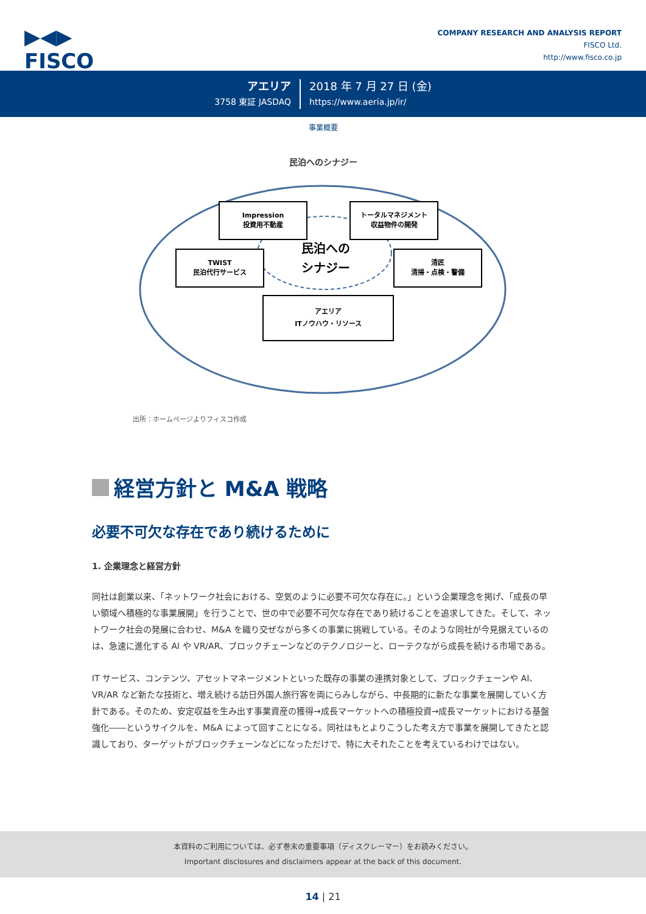▶◀▶
FISCO
COMPANY RESEARCH AND ANALYSIS REPORT
FISCO Ltd.
http://www.fisco.co.jp
アエリア
3758 東証 JASDAQ
2018 年 7 月 27 日 (金)
https://www.aeria.jp/ir/
事業概要
民泊へのシナジー
Impression
投資用不動産
トータルマネジメント
収益物件の開発
TWIST
民泊代行サービス
清匠
清掃・点検・警備
アエリア
ITノウハウ・リソース
民泊への
シナジー
出所：ホームページよりフィスコ作成
経営方針と M&A 戦略
必要不可欠な存在であり続けるために
1. 企業理念と経営方針
同社は創業以来、「ネットワーク社会における、空気のように必要不可欠な存在に。」という企業理念を掲げ、「成長の早い領域へ積極的な事業展開」を行うことで、世の中で必要不可欠な存在であり続けることを追求してきた。そして、ネットワーク社会の発展に合わせ、M&A を織り交ぜながら多くの事業に挑戦している。そのような同社が今見据えているのは、急速に進化する AI や VR/AR、ブロックチェーンなどのテクノロジーと、ローテクながら成長を続ける市場である。
IT サービス、コンテンツ、アセットマネージメントといった既存の事業の連携対象として、ブロックチェーンや AI、VR/AR など新たな技術と、増え続ける訪日外国人旅行客を両にらみしながら、中長期的に新たな事業を展開していく方針である。そのため、安定収益を生み出す事業資産の獲得→成長マーケットへの積極投資→成長マーケットにおける基盤強化――というサイクルを、M&A によって回すことになる。同社はもとよりこうした考え方で事業を展開してきたと認識しており、ターゲットがブロックチェーンなどになっただけで、特に大それたことを考えているわけではない。
本資料のご利用については、必ず巻末の重要事項（ディスクレーマー）をお読みください。
Important disclosures and disclaimers appear at the back of this document.
14 | 21